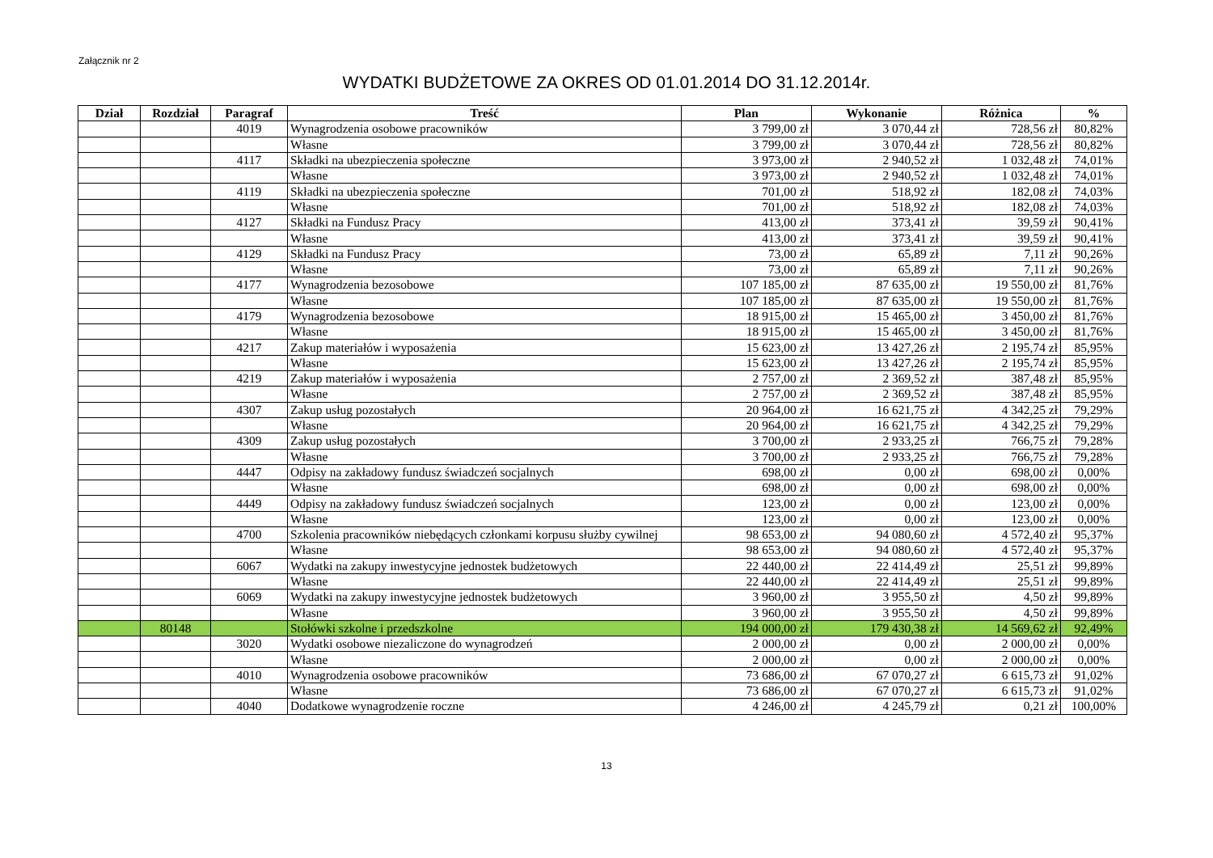Załącznik nr 2
WYDATKI BUDŻETOWE ZA OKRES OD 01.01.2014 DO 31.12.2014r.
| Dział | Rozdział | Paragraf | Treść | Plan | Wykonanie | Różnica | % |
| --- | --- | --- | --- | --- | --- | --- | --- |
| | | 4019 | Wynagrodzenia osobowe pracowników | 3 799,00 zł | 3 070,44 zł | 728,56 zł | 80,82% |
| | | | Własne | 3 799,00 zł | 3 070,44 zł | 728,56 zł | 80,82% |
| | | 4117 | Składki na ubezpieczenia społeczne | 3 973,00 zł | 2 940,52 zł | 1 032,48 zł | 74,01% |
| | | | Własne | 3 973,00 zł | 2 940,52 zł | 1 032,48 zł | 74,01% |
| | | 4119 | Składki na ubezpieczenia społeczne | 701,00 zł | 518,92 zł | 182,08 zł | 74,03% |
| | | | Własne | 701,00 zł | 518,92 zł | 182,08 zł | 74,03% |
| | | 4127 | Składki na Fundusz Pracy | 413,00 zł | 373,41 zł | 39,59 zł | 90,41% |
| | | | Własne | 413,00 zł | 373,41 zł | 39,59 zł | 90,41% |
| | | 4129 | Składki na Fundusz Pracy | 73,00 zł | 65,89 zł | 7,11 zł | 90,26% |
| | | | Własne | 73,00 zł | 65,89 zł | 7,11 zł | 90,26% |
| | | 4177 | Wynagrodzenia bezosobowe | 107 185,00 zł | 87 635,00 zł | 19 550,00 zł | 81,76% |
| | | | Własne | 107 185,00 zł | 87 635,00 zł | 19 550,00 zł | 81,76% |
| | | 4179 | Wynagrodzenia bezosobowe | 18 915,00 zł | 15 465,00 zł | 3 450,00 zł | 81,76% |
| | | | Własne | 18 915,00 zł | 15 465,00 zł | 3 450,00 zł | 81,76% |
| | | 4217 | Zakup materiałów i wyposażenia | 15 623,00 zł | 13 427,26 zł | 2 195,74 zł | 85,95% |
| | | | Własne | 15 623,00 zł | 13 427,26 zł | 2 195,74 zł | 85,95% |
| | | 4219 | Zakup materiałów i wyposażenia | 2 757,00 zł | 2 369,52 zł | 387,48 zł | 85,95% |
| | | | Własne | 2 757,00 zł | 2 369,52 zł | 387,48 zł | 85,95% |
| | | 4307 | Zakup usług pozostałych | 20 964,00 zł | 16 621,75 zł | 4 342,25 zł | 79,29% |
| | | | Własne | 20 964,00 zł | 16 621,75 zł | 4 342,25 zł | 79,29% |
| | | 4309 | Zakup usług pozostałych | 3 700,00 zł | 2 933,25 zł | 766,75 zł | 79,28% |
| | | | Własne | 3 700,00 zł | 2 933,25 zł | 766,75 zł | 79,28% |
| | | 4447 | Odpisy na zakładowy fundusz świadczeń socjalnych | 698,00 zł | 0,00 zł | 698,00 zł | 0,00% |
| | | | Własne | 698,00 zł | 0,00 zł | 698,00 zł | 0,00% |
| | | 4449 | Odpisy na zakładowy fundusz świadczeń socjalnych | 123,00 zł | 0,00 zł | 123,00 zł | 0,00% |
| | | | Własne | 123,00 zł | 0,00 zł | 123,00 zł | 0,00% |
| | | 4700 | Szkolenia pracowników niebędących członkami korpusu służby cywilnej | 98 653,00 zł | 94 080,60 zł | 4 572,40 zł | 95,37% |
| | | | Własne | 98 653,00 zł | 94 080,60 zł | 4 572,40 zł | 95,37% |
| | | 6067 | Wydatki na zakupy inwestycyjne jednostek budżetowych | 22 440,00 zł | 22 414,49 zł | 25,51 zł | 99,89% |
| | | | Własne | 22 440,00 zł | 22 414,49 zł | 25,51 zł | 99,89% |
| | | 6069 | Wydatki na zakupy inwestycyjne jednostek budżetowych | 3 960,00 zł | 3 955,50 zł | 4,50 zł | 99,89% |
| | | | Własne | 3 960,00 zł | 3 955,50 zł | 4,50 zł | 99,89% |
| | 80148 | | Stołówki szkolne i przedszkolne | 194 000,00 zł | 179 430,38 zł | 14 569,62 zł | 92,49% |
| | | 3020 | Wydatki osobowe niezaliczone do wynagrodzeń | 2 000,00 zł | 0,00 zł | 2 000,00 zł | 0,00% |
| | | | Własne | 2 000,00 zł | 0,00 zł | 2 000,00 zł | 0,00% |
| | | 4010 | Wynagrodzenia osobowe pracowników | 73 686,00 zł | 67 070,27 zł | 6 615,73 zł | 91,02% |
| | | | Własne | 73 686,00 zł | 67 070,27 zł | 6 615,73 zł | 91,02% |
| | | 4040 | Dodatkowe wynagrodzenie roczne | 4 246,00 zł | 4 245,79 zł | 0,21 zł | 100,00% |
13